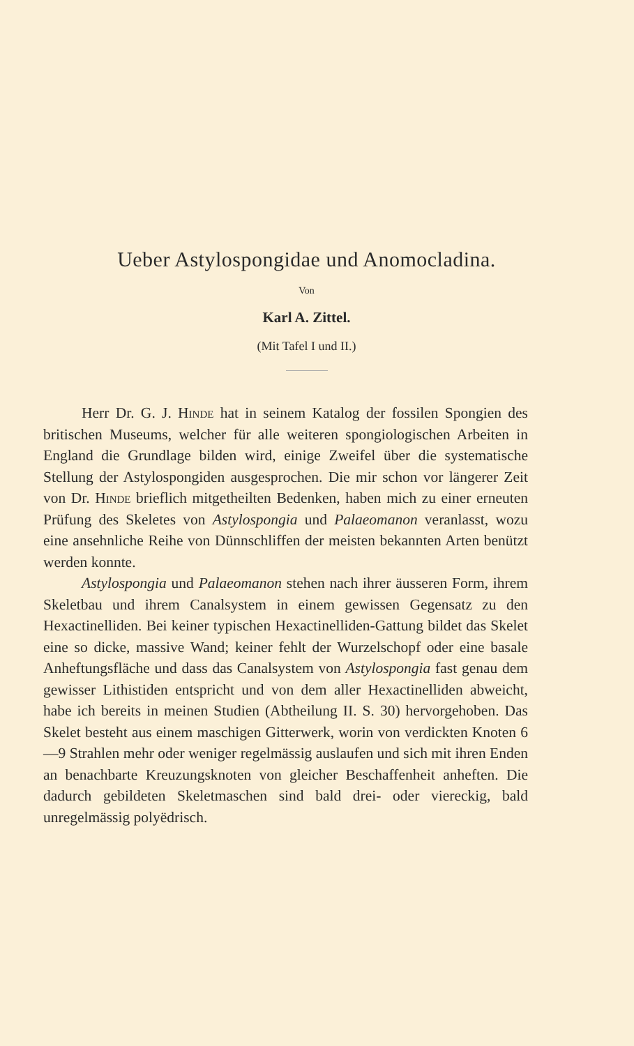Ueber Astylospongidae und Anomocladina.
Von
Karl A. Zittel.
(Mit Tafel I und II.)
Herr Dr. G. J. Hinde hat in seinem Katalog der fossilen Spongien des britischen Museums, welcher für alle weiteren spongiologischen Arbeiten in England die Grundlage bilden wird, einige Zweifel über die systematische Stellung der Astylospongiden ausgesprochen. Die mir schon vor längerer Zeit von Dr. Hinde brieflich mitgetheilten Bedenken, haben mich zu einer erneuten Prüfung des Skeletes von Astylospongia und Palaeomanon veranlasst, wozu eine ansehnliche Reihe von Dünnschliffen der meisten bekannten Arten benützt werden konnte.
Astylospongia und Palaeomanon stehen nach ihrer äusseren Form, ihrem Skeletbau und ihrem Canalsystem in einem gewissen Gegensatz zu den Hexactinelliden. Bei keiner typischen Hexactinelliden-Gattung bildet das Skelet eine so dicke, massive Wand; keiner fehlt der Wurzelschopf oder eine basale Anheftungsfläche und dass das Canalsystem von Astylospongia fast genau dem gewisser Lithistiden entspricht und von dem aller Hexactinelliden abweicht, habe ich bereits in meinen Studien (Abtheilung II. S. 30) hervorgehoben. Das Skelet besteht aus einem maschigen Gitterwerk, worin von verdickten Knoten 6—9 Strahlen mehr oder weniger regelmässig auslaufen und sich mit ihren Enden an benachbarte Kreuzungsknoten von gleicher Beschaffenheit anheften. Die dadurch gebildeten Skeletmaschen sind bald drei- oder viereckig, bald unregelmässig polyëdrisch.